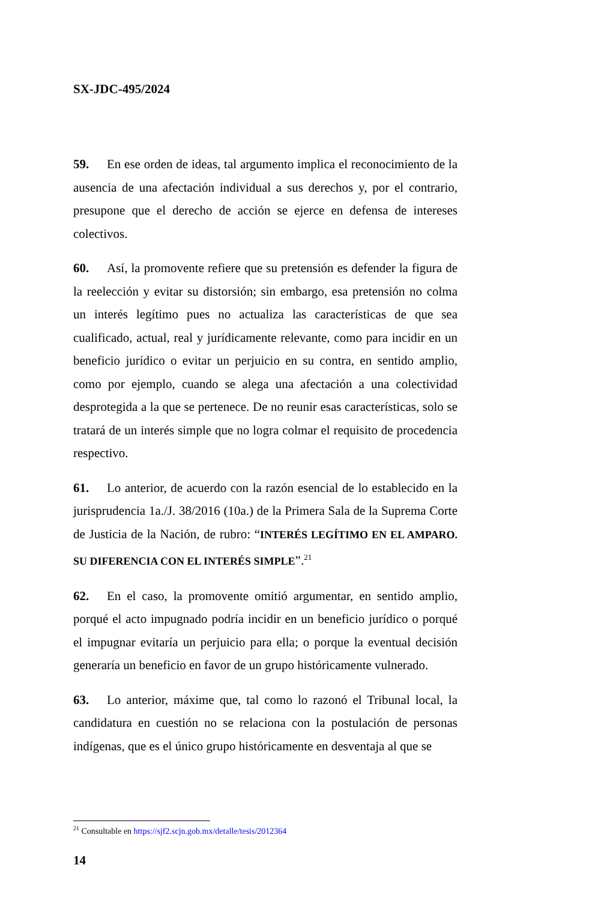SX-JDC-495/2024
59. En ese orden de ideas, tal argumento implica el reconocimiento de la ausencia de una afectación individual a sus derechos y, por el contrario, presupone que el derecho de acción se ejerce en defensa de intereses colectivos.
60. Así, la promovente refiere que su pretensión es defender la figura de la reelección y evitar su distorsión; sin embargo, esa pretensión no colma un interés legítimo pues no actualiza las características de que sea cualificado, actual, real y jurídicamente relevante, como para incidir en un beneficio jurídico o evitar un perjuicio en su contra, en sentido amplio, como por ejemplo, cuando se alega una afectación a una colectividad desprotegida a la que se pertenece. De no reunir esas características, solo se tratará de un interés simple que no logra colmar el requisito de procedencia respectivo.
61. Lo anterior, de acuerdo con la razón esencial de lo establecido en la jurisprudencia 1a./J. 38/2016 (10a.) de la Primera Sala de la Suprema Corte de Justicia de la Nación, de rubro: “INTERÉS LEGÍTIMO EN EL AMPARO. SU DIFERENCIA CON EL INTERÉS SIMPLE”.<sup>21</sup>
62. En el caso, la promovente omitió argumentar, en sentido amplio, porqué el acto impugnado podría incidir en un beneficio jurídico o porqué el impugnar evitaría un perjuicio para ella; o porque la eventual decisión generaría un beneficio en favor de un grupo históricamente vulnerado.
63. Lo anterior, máxime que, tal como lo razonó el Tribunal local, la candidatura en cuestión no se relaciona con la postulación de personas indígenas, que es el único grupo históricamente en desventaja al que se
<sup>21</sup> Consultable en https://sjf2.scjn.gob.mx/detalle/tesis/2012364
14